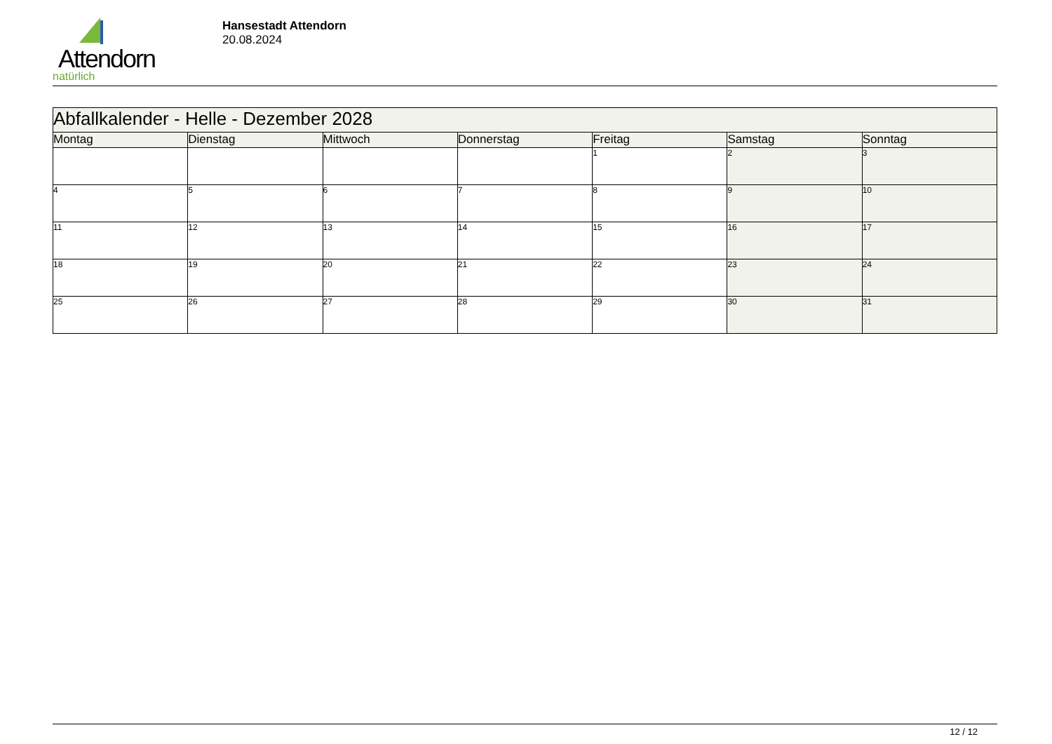Attendorn
natürlich
Hansestadt Attendorn
20.08.2024
| Abfallkalender - Helle - Dezember 2028 | | | | | | |
| Montag | Dienstag | Mittwoch | Donnerstag | Freitag | Samstag | Sonntag |
| | | | | 1 | 2 | 3 |
| 4 | 5 | 6 | 7 | 8 | 9 | 10 |
| 11 | 12 | 13 | 14 | 15 | 16 | 17 |
| 18 | 19 | 20 | 21 | 22 | 23 | 24 |
| 25 | 26 | 27 | 28 | 29 | 30 | 31 |
12 / 12